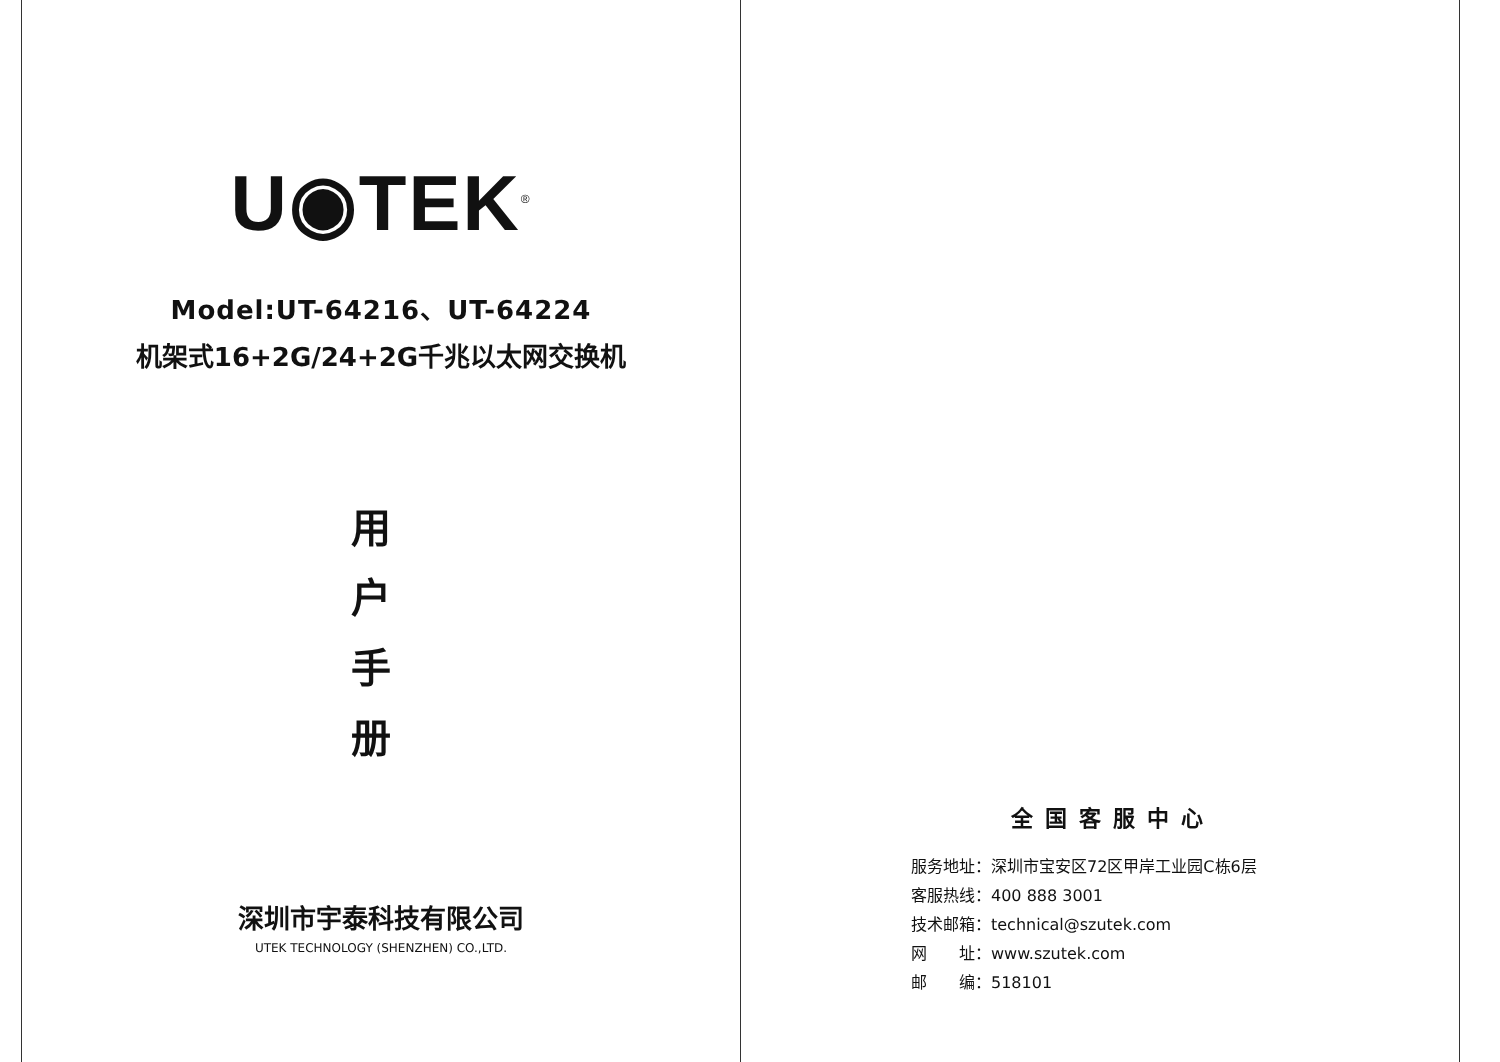U◉TEK<sup>®</sup>
Model:UT-64216、UT-64224
机架式16+2G/24+2G千兆以太网交换机
用
户
手
册
深圳市宇泰科技有限公司
UTEK TECHNOLOGY (SHENZHEN) CO.,LTD.
全国客服中心
服务地址：深圳市宝安区72区甲岸工业园C栋6层
客服热线：400 888 3001
技术邮箱：technical@szutek.com
网　　址：www.szutek.com
邮　　编：518101